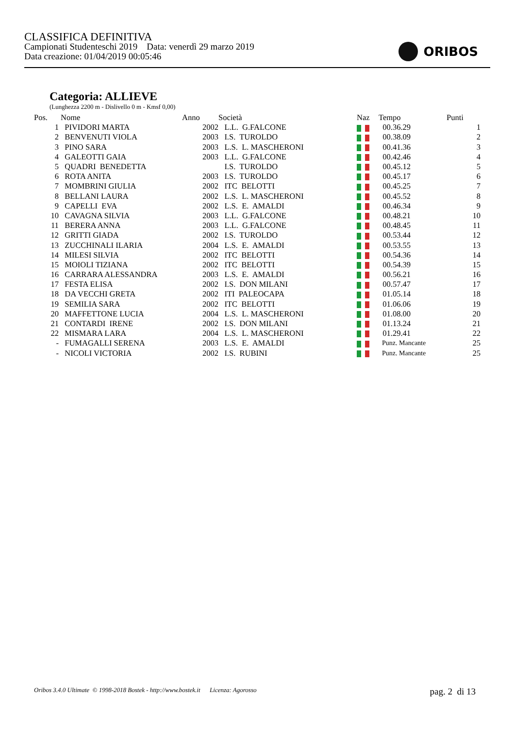CLASSIFICA DEFINITIVA
Campionati Studenteschi 2019 Data: venerdì 29 marzo 2019
Data creazione: 01/04/2019 00:05:46
ORIBOS
Categoria: ALLIEVE
(Lunghezza 2200 m - Dislivello 0 m - Kmsf 0,00)
| Pos. | Nome | Anno | Società | Naz | Tempo | Punti |
| --- | --- | --- | --- | --- | --- | --- |
| 1 | PIVIDORI MARTA | 2002 | L.L. G.FALCONE | | 00.36.29 | 1 |
| 2 | BENVENUTI VIOLA | 2003 | I.S. TUROLDO | | 00.38.09 | 2 |
| 3 | PINO SARA | 2003 | L.S. L. MASCHERONI | | 00.41.36 | 3 |
| 4 | GALEOTTI GAIA | 2003 | L.L. G.FALCONE | | 00.42.46 | 4 |
| 5 | QUADRI BENEDETTA | | I.S. TUROLDO | | 00.45.12 | 5 |
| 6 | ROTA ANITA | 2003 | I.S. TUROLDO | | 00.45.17 | 6 |
| 7 | MOMBRINI GIULIA | 2002 | ITC BELOTTI | | 00.45.25 | 7 |
| 8 | BELLANI LAURA | 2002 | L.S. L. MASCHERONI | | 00.45.52 | 8 |
| 9 | CAPELLI EVA | 2002 | L.S. E. AMALDI | | 00.46.34 | 9 |
| 10 | CAVAGNA SILVIA | 2003 | L.L. G.FALCONE | | 00.48.21 | 10 |
| 11 | BERERA ANNA | 2003 | L.L. G.FALCONE | | 00.48.45 | 11 |
| 12 | GRITTI GIADA | 2002 | I.S. TUROLDO | | 00.53.44 | 12 |
| 13 | ZUCCHINALI ILARIA | 2004 | L.S. E. AMALDI | | 00.53.55 | 13 |
| 14 | MILESI SILVIA | 2002 | ITC BELOTTI | | 00.54.36 | 14 |
| 15 | MOIOLI TIZIANA | 2002 | ITC BELOTTI | | 00.54.39 | 15 |
| 16 | CARRARA ALESSANDRA | 2003 | L.S. E. AMALDI | | 00.56.21 | 16 |
| 17 | FESTA ELISA | 2002 | I.S. DON MILANI | | 00.57.47 | 17 |
| 18 | DA VECCHI GRETA | 2002 | ITI PALEOCAPA | | 01.05.14 | 18 |
| 19 | SEMILIA SARA | 2002 | ITC BELOTTI | | 01.06.06 | 19 |
| 20 | MAFFETTONE LUCIA | 2004 | L.S. L. MASCHERONI | | 01.08.00 | 20 |
| 21 | CONTARDI IRENE | 2002 | I.S. DON MILANI | | 01.13.24 | 21 |
| 22 | MISMARA LARA | 2004 | L.S. L. MASCHERONI | | 01.29.41 | 22 |
| - | FUMAGALLI SERENA | 2003 | L.S. E. AMALDI | | Punz. Mancante | 25 |
| - | NICOLI VICTORIA | 2002 | I.S. RUBINI | | Punz. Mancante | 25 |
Oribos 3.4.0 Ultimate © 1998-2018 Bostek - http://www.bostek.it Licenza: Agorosso pag. 2 di 13